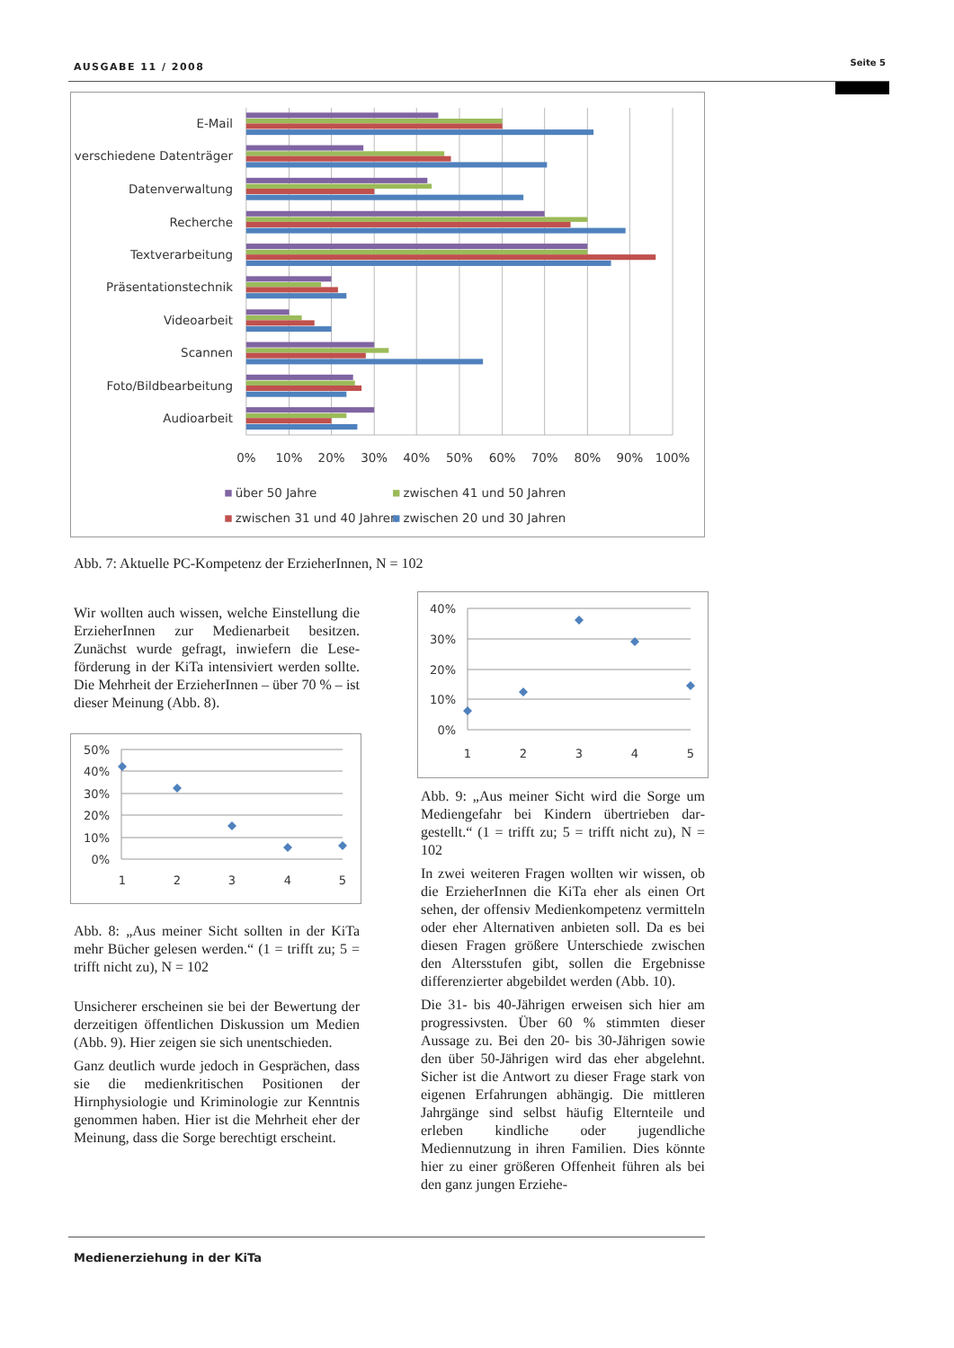AUSGABE 11 / 2008 Seite 5
E-Mail
verschiedene Datenträger
Datenverwaltung
Recherche
Textverarbeitung
Präsentationstechnik
Videoarbeit
Scannen
Foto/Bildbearbeitung
Audioarbeit
0%
10%
20%
30%
40%
50%
60%
70%
80%
90%
100%
über 50 Jahre
zwischen 41 und 50 Jahren
zwischen 31 und 40 Jahren
zwischen 20 und 30 Jahren
Abb. 7: Aktuelle PC-Kompetenz der ErzieherInnen, N = 102
Wir wollten auch wissen, welche Einstellung die ErzieherInnen zur Medienarbeit besitzen. Zunächst wurde gefragt, inwiefern die Lese­förderung in der KiTa intensiviert werden sollte. Die Mehrheit der ErzieherInnen – über 70 % – ist dieser Meinung (Abb. 8).
50%
40%
30%
20%
10%
0%
1
2
3
4
5
Abb. 8: „Aus meiner Sicht sollten in der Ki­Ta mehr Bücher gelesen werden.“ (1 = trifft zu; 5 = trifft nicht zu), N = 102
Unsicherer erscheinen sie bei der Bewertung der derzeitigen öffentlichen Diskussion um Medien (Abb. 9). Hier zeigen sie sich unent­schieden.
Ganz deutlich wurde jedoch in Gesprächen, dass sie die medienkritischen Positionen der Hirnphysiologie und Kriminologie zur Kenntnis genommen haben. Hier ist die Mehrheit eher der Meinung, dass die Sorge berechtigt erscheint.
40%
30%
20%
10%
0%
1
2
3
4
5
Abb. 9: „Aus meiner Sicht wird die Sorge um Mediengefahr bei Kindern übertrieben dar­gestellt.“ (1 = trifft zu; 5 = trifft nicht zu), N = 102
In zwei weiteren Fragen wollten wir wissen, ob die ErzieherInnen die KiTa eher als einen Ort sehen, der offensiv Medienkompetenz vermitteln oder eher Alternativen anbieten soll. Da es bei diesen Fragen größere Unter­schiede zwischen den Altersstufen gibt, sollen die Ergebnisse differenzierter abgebil­det werden (Abb. 10).
Die 31- bis 40-Jährigen erweisen sich hier am progressivsten. Über 60 % stimmten dieser Aussage zu. Bei den 20- bis 30-Jährigen so­wie den über 50-Jährigen wird das eher abge­lehnt. Sicher ist die Antwort zu dieser Frage stark von eigenen Erfahrungen abhängig. Die mittleren Jahrgänge sind selbst häufig Elternteile und erleben kindliche oder ju­gendliche Mediennutzung in ihren Familien. Dies könnte hier zu einer größeren Offen­heit führen als bei den ganz jungen Erziehe-
Medienerziehung in der KiTa